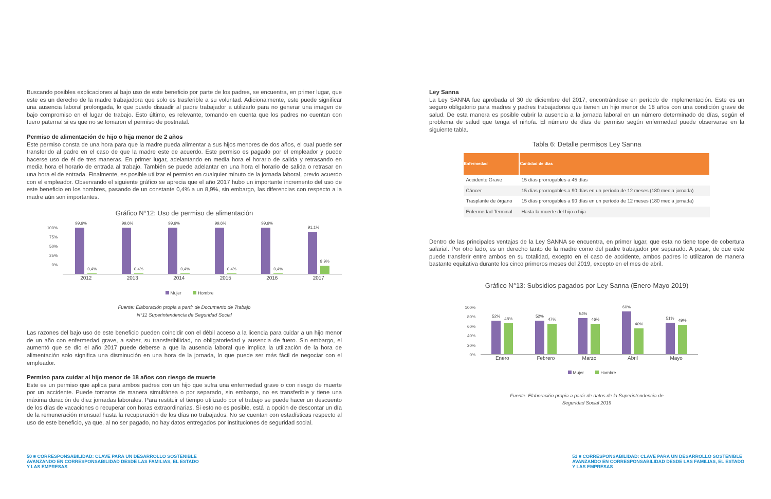Buscando posibles explicaciones al bajo uso de este beneficio por parte de los padres, se encuentra, en primer lugar, que este es un derecho de la madre trabajadora que solo es trasferible a su voluntad. Adicionalmente, este puede significar una ausencia laboral prolongada, lo que puede disuadir al padre trabajador a utilizarlo para no generar una imagen de bajo compromiso en el lugar de trabajo. Esto último, es relevante, tomando en cuenta que los padres no cuentan con fuero paternal si es que no se tomaron el permiso de postnatal.
Permiso de alimentación de hijo o hija menor de 2 años
Este permiso consta de una hora para que la madre pueda alimentar a sus hijos menores de dos años, el cual puede ser transferido al padre en el caso de que la madre este de acuerdo. Este permiso es pagado por el empleador y puede hacerse uso de él de tres maneras. En primer lugar, adelantando en media hora el horario de salida y retrasando en media hora el horario de entrada al trabajo. También se puede adelantar en una hora el horario de salida o retrasar en una hora el de entrada. Finalmente, es posible utilizar el permiso en cualquier minuto de la jornada laboral, previo acuerdo con el empleador. Observando el siguiente gráfico se aprecia que el año 2017 hubo un importante incremento del uso de este beneficio en los hombres, pasando de un constante 0,4% a un 8,9%, sin embargo, las diferencias con respecto a la madre aún son importantes.
Gráfico N°12: Uso de permiso de alimentación
100%
75%
50%
25%
0%
99,6%
0,4%
99,6%
0,4%
99,6%
0,4%
99,6%
0,4%
99,6%
0,4%
91,1%
8,9%
2012 2013 2014 2015 2016 2017
Mujer Hombre
Fuente: Elaboración propia a partir de Documento de Trabajo
N°11 Superintendencia de Seguridad Social
Las razones del bajo uso de este beneficio pueden coincidir con el débil acceso a la licencia para cuidar a un hijo menor de un año con enfermedad grave, a saber, su transferibilidad, no obligatoriedad y ausencia de fuero. Sin embargo, el aumentó que se dio el año 2017 puede deberse a que la ausencia laboral que implica la utilización de la hora de alimentación solo significa una disminución en una hora de la jornada, lo que puede ser más fácil de negociar con el empleador.
Permiso para cuidar al hijo menor de 18 años con riesgo de muerte
Este es un permiso que aplica para ambos padres con un hijo que sufra una enfermedad grave o con riesgo de muerte por un accidente. Puede tomarse de manera simultánea o por separado, sin embargo, no es transferible y tiene una máxima duración de diez jornadas laborales. Para restituir el tiempo utilizado por el trabajo se puede hacer un descuento de los días de vacaciones o recuperar con horas extraordinarias. Si esto no es posible, está la opción de descontar un día de la remuneración mensual hasta la recuperación de los días no trabajados. No se cuentan con estadísticas respecto al uso de este beneficio, ya que, al no ser pagado, no hay datos entregados por instituciones de seguridad social.
Ley Sanna
La Ley SANNA fue aprobada el 30 de diciembre del 2017, encontrándose en período de implementación. Este es un seguro obligatorio para madres y padres trabajadores que tienen un hijo menor de 18 años con una condición grave de salud. De esta manera es posible cubrir la ausencia a la jornada laboral en un número determinado de días, según el problema de salud que tenga el niño/a. El número de días de permiso según enfermedad puede observarse en la siguiente tabla.
Tabla 6: Detalle permisos Ley Sanna
| Enfermedad | Cantidad de días |
| --- | --- |
| Accidente Grave | 15 días prorrogables a 45 días |
| Cáncer | 15 días prorrogables a 90 días en un período de 12 meses (180 media jornada) |
| Trasplante de órgano | 15 días prorrogables a 90 días en un período de 12 meses (180 media jornada) |
| Enfermedad Terminal | Hasta la muerte del hijo o hija |
Dentro de las principales ventajas de la Ley SANNA se encuentra, en primer lugar, que esta no tiene tope de cobertura salarial. Por otro lado, es un derecho tanto de la madre como del padre trabajador por separado. A pesar, de que este puede transferir entre ambos en su totalidad, excepto en el caso de accidente, ambos padres lo utilizaron de manera bastante equitativa durante los cinco primeros meses del 2019, excepto en el mes de abril.
Gráfico N°13: Subsidios pagados por Ley Sanna (Enero-Mayo 2019)
100%
80%
60%
40%
20%
0%
52%
48%
52%
47%
54%
46%
60%
40%
51%
49%
Enero Febrero Marzo Abril Mayo
Mujer Hombre
Fuente: Elaboración propia a partir de datos de la Superintendencia de
Seguridad Social 2019
50 ■ CORRESPONSABILIDAD: CLAVE PARA UN DESARROLLO SOSTENIBLE
AVANZANDO EN CORRESPONSABILIDAD DESDE LAS FAMILIAS, EL ESTADO
Y LAS EMPRESAS
51 ■ CORRESPONSABILIDAD: CLAVE PARA UN DESARROLLO SOSTENIBLE
AVANZANDO EN CORRESPONSABILIDAD DESDE LAS FAMILIAS, EL ESTADO
Y LAS EMPRESAS